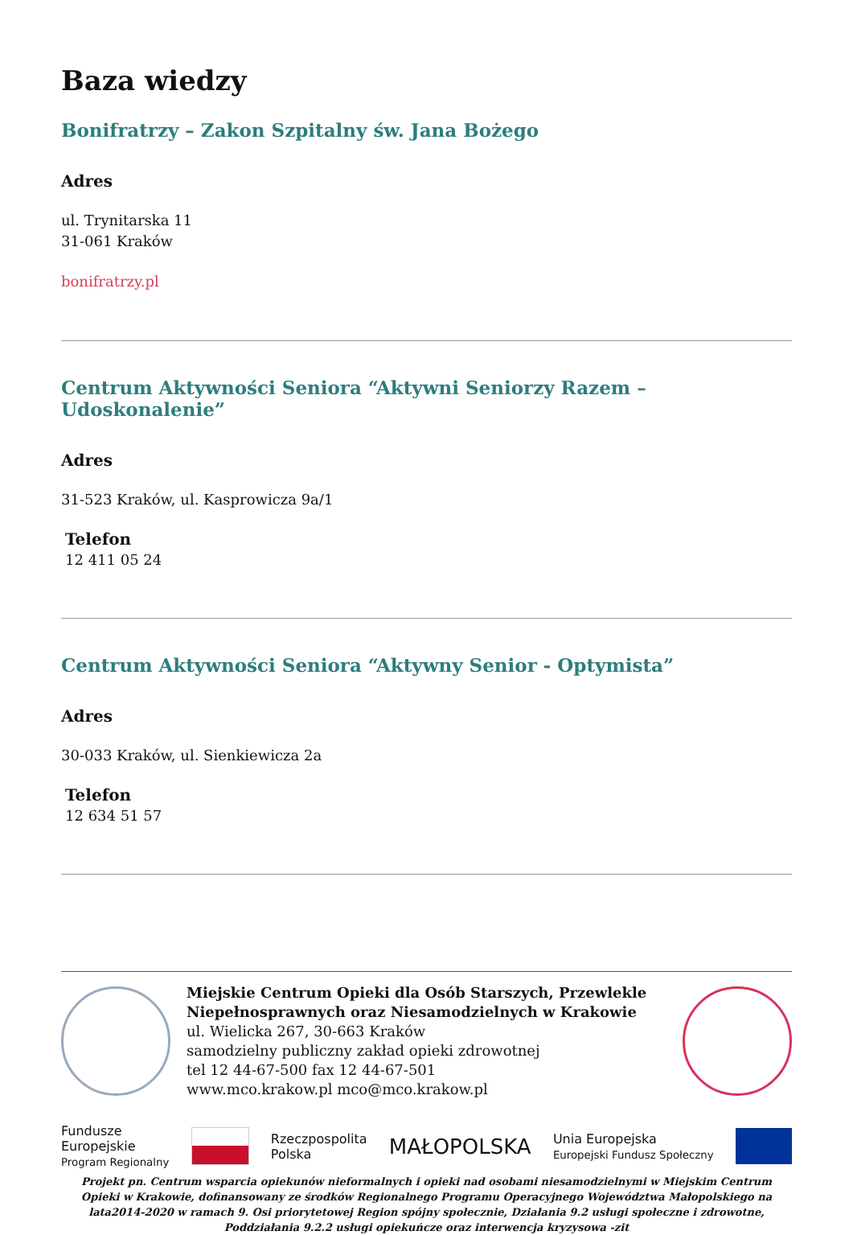Baza wiedzy
Bonifratrzy – Zakon Szpitalny św. Jana Bożego
Adres
ul. Trynitarska 11
31-061 Kraków
bonifratrzy.pl
Centrum Aktywności Seniora “Aktywni Seniorzy Razem – Udoskonalenie”
Adres
31-523 Kraków, ul. Kasprowicza 9a/1
Telefon
12 411 05 24
Centrum Aktywności Seniora “Aktywny Senior - Optymista”
Adres
30-033 Kraków, ul. Sienkiewicza 2a
Telefon
12 634 51 57
Miejskie Centrum Opieki dla Osób Starszych, Przewlekle Niepełnosprawnych oraz Niesamodzielnych w Krakowie
ul. Wielicka 267, 30-663 Kraków
samodzielny publiczny zakład opieki zdrowotnej
tel 12 44-67-500 fax 12 44-67-501
www.mco.krakow.pl mco@mco.krakow.pl
Fundusze
Europejskie
Program Regionalny
Rzeczpospolita
Polska
MAŁOPOLSKA
Unia Europejska
Europejski Fundusz Społeczny
Projekt pn. Centrum wsparcia opiekunów nieformalnych i opieki nad osobami niesamodzielnymi w Miejskim Centrum Opieki w Krakowie, dofinansowany ze środków Regionalnego Programu Operacyjnego Województwa Małopolskiego na lata2014-2020 w ramach 9. Osi priorytetowej Region spójny społecznie, Działania 9.2 usługi społeczne i zdrowotne, Poddziałania 9.2.2 usługi opiekuńcze oraz interwencja kryzysowa -zit